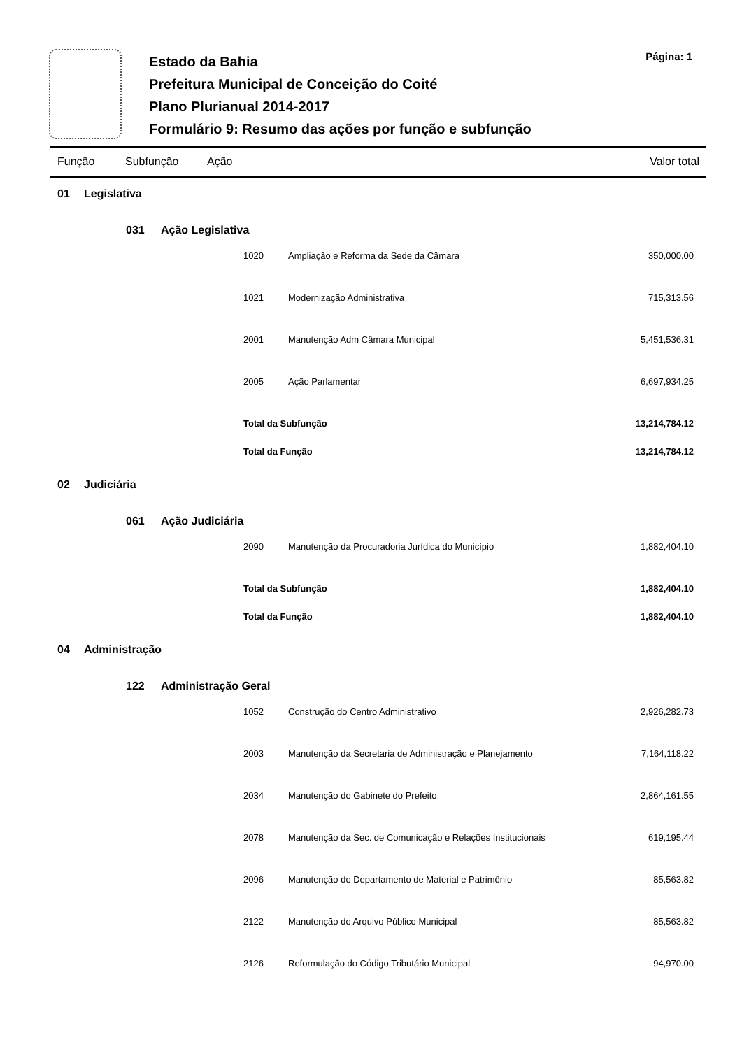Estado da Bahia
Prefeitura Municipal de Conceição do Coité
Plano Plurianual 2014-2017
Formulário 9: Resumo das ações por função e subfunção
Página: 1
Função Subfunção Ação Valor total
| 01 | Legislativa | | | | | |
| | | 031 | Ação Legislativa | | | |
| | | | | 1020 | Ampliação e Reforma da Sede da Câmara | 350,000.00 |
| | | | | 1021 | Modernização Administrativa | 715,313.56 |
| | | | | 2001 | Manutenção Adm Câmara Municipal | 5,451,536.31 |
| | | | | 2005 | Ação Parlamentar | 6,697,934.25 |
| | | | | Total da Subfunção | | 13,214,784.12 |
| | | | | Total da Função | | 13,214,784.12 |
| 02 | Judiciária | | | | | |
| | | 061 | Ação Judiciária | | | |
| | | | | 2090 | Manutenção da Procuradoria Jurídica do Município | 1,882,404.10 |
| | | | | Total da Subfunção | | 1,882,404.10 |
| | | | | Total da Função | | 1,882,404.10 |
| 04 | Administração | | | | | |
| | | 122 | Administração Geral | | | |
| | | | | 1052 | Construção do Centro Administrativo | 2,926,282.73 |
| | | | | 2003 | Manutenção da Secretaria de Administração e Planejamento | 7,164,118.22 |
| | | | | 2034 | Manutenção do Gabinete do Prefeito | 2,864,161.55 |
| | | | | 2078 | Manutenção da Sec. de Comunicação e Relações Institucionais | 619,195.44 |
| | | | | 2096 | Manutenção do Departamento de Material e Patrimônio | 85,563.82 |
| | | | | 2122 | Manutenção do Arquivo Público Municipal | 85,563.82 |
| | | | | 2126 | Reformulação do Código Tributário Municipal | 94,970.00 |